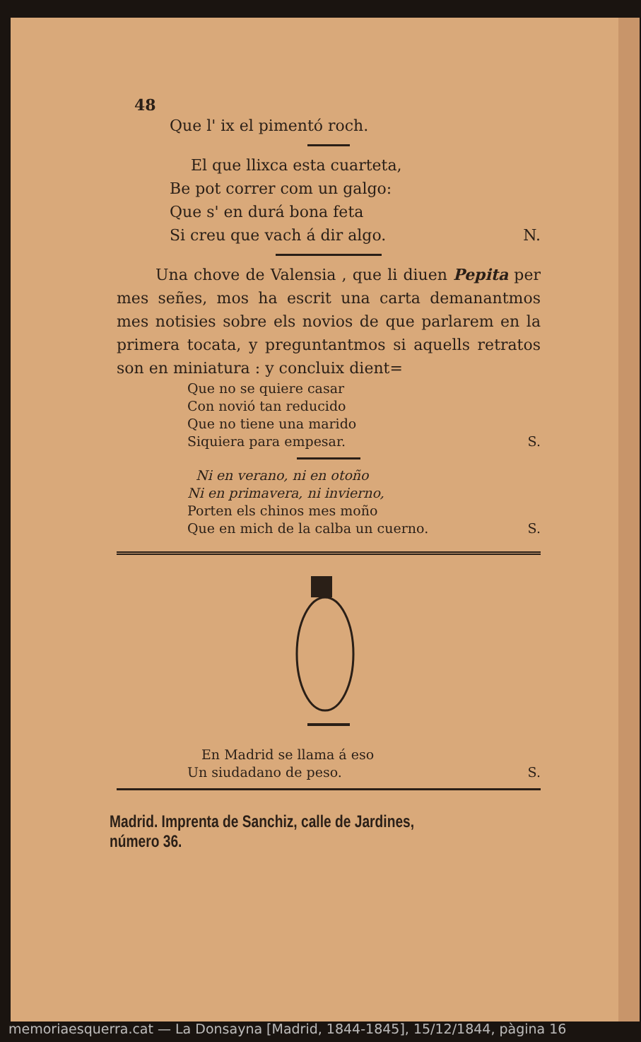48
Que l' ix el pimentó roch.
El que llixca esta cuarteta,
Be pot correr com un galgo:
Que s' en durá bona feta
Si creu que vach á dir algo. N.
Una chove de Valensia , que li diuen Pepita per mes señes, mos ha escrit una carta demanantmos mes notisies sobre els novios de que parlarem en la primera tocata, y preguntantmos si aquells retratos son en miniatura : y concluix dient=
Que no se quiere casar
Con novió tan reducido
Que no tiene una marido
Siquiera para empesar. S.
Ni en verano, ni en otoño
Ni en primavera, ni invierno,
Porten els chinos mes moño
Que en mich de la calba un cuerno. S.
En Madrid se llama á eso
Un siudadano de peso. S.
Madrid. Imprenta de Sanchiz, calle de Jardines, número 36.
memoriaesquerra.cat — La Donsayna [Madrid, 1844-1845], 15/12/1844, pàgina 16